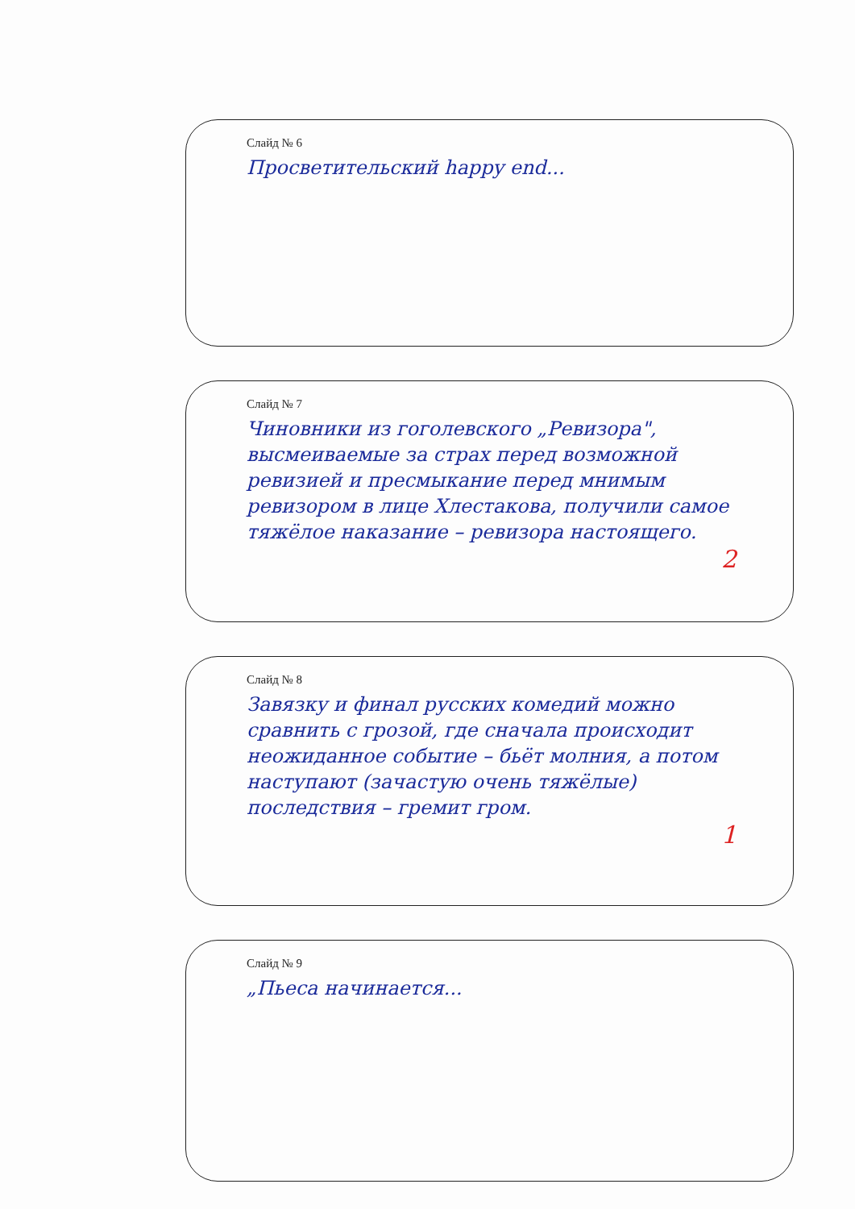Слайд № 6
Просветительский happy end...
Слайд № 7
Чиновники из гоголевского „Ревизора", высмеиваемые за страх перед возможной ревизией и пресмыкание перед мнимым ревизором в лице Хлестакова, получили самое тяжёлое наказание – ревизора настоящего.
2
Слайд № 8
Завязку и финал русских комедий можно сравнить с грозой, где сначала происходит неожиданное событие – бьёт молния, а потом наступают (зачастую очень тяжёлые) последствия – гремит гром.
1
Слайд № 9
„Пьеса начинается...